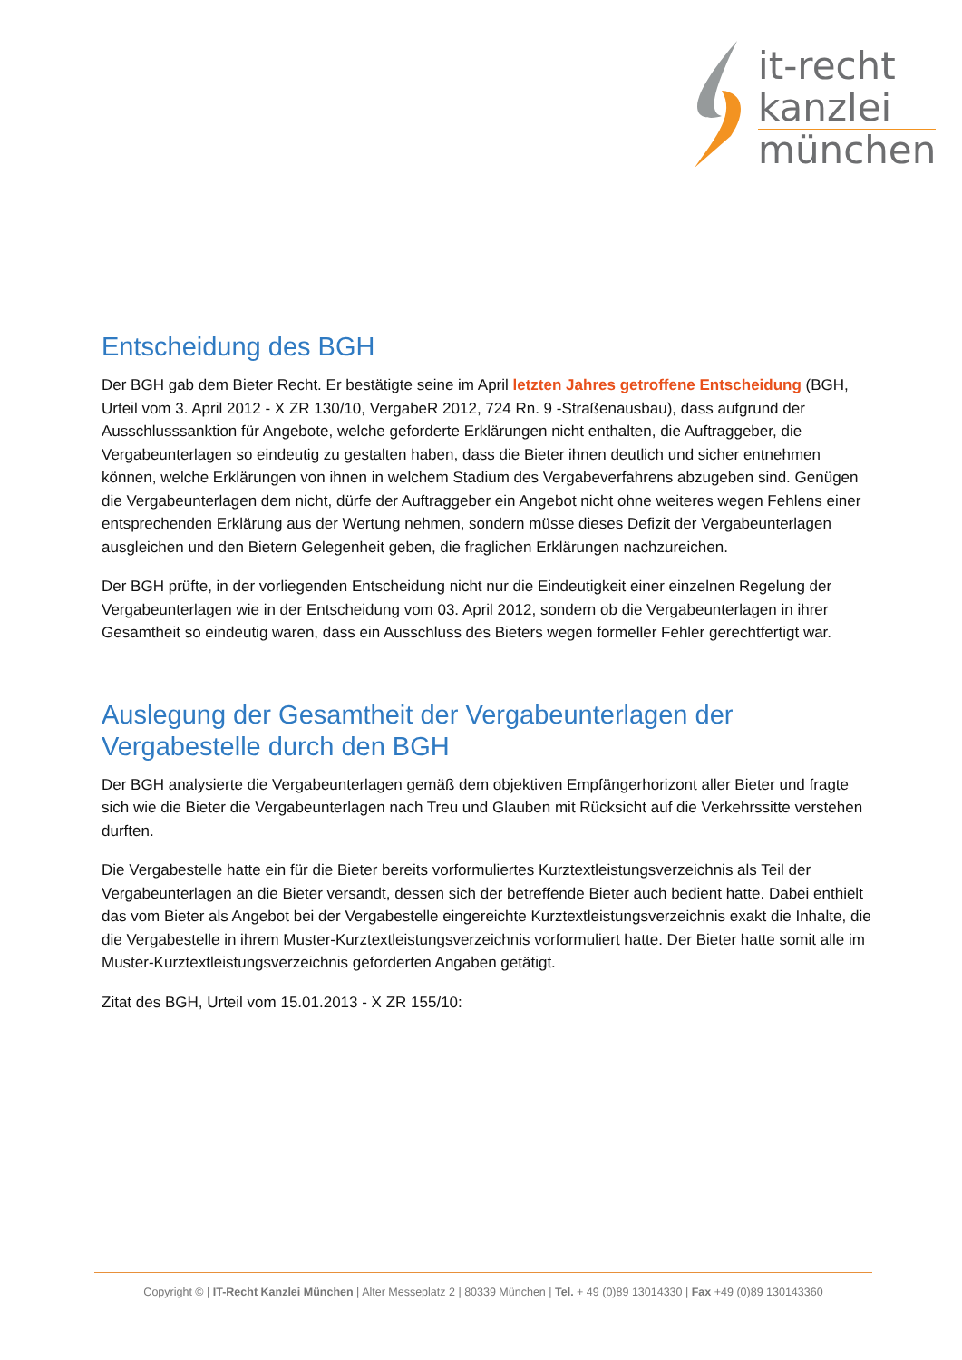it-recht
kanzlei
münchen
Entscheidung des BGH
Der BGH gab dem Bieter Recht. Er bestätigte seine im April letzten Jahres getroffene Entscheidung (BGH, Urteil vom 3. April 2012 - X ZR 130/10, VergabeR 2012, 724 Rn. 9 -Straßenausbau), dass aufgrund der Ausschlusssanktion für Angebote, welche geforderte Erklärungen nicht enthalten, die Auftraggeber, die Vergabeunterlagen so eindeutig zu gestalten haben, dass die Bieter ihnen deutlich und sicher entnehmen können, welche Erklärungen von ihnen in welchem Stadium des Vergabeverfahrens abzugeben sind. Genügen die Vergabeunterlagen dem nicht, dürfe der Auftraggeber ein Angebot nicht ohne weiteres wegen Fehlens einer entsprechenden Erklärung aus der Wertung nehmen, sondern müsse dieses Defizit der Vergabeunterlagen ausgleichen und den Bietern Gelegenheit geben, die fraglichen Erklärungen nachzureichen.
Der BGH prüfte, in der vorliegenden Entscheidung nicht nur die Eindeutigkeit einer einzelnen Regelung der Vergabeunterlagen wie in der Entscheidung vom 03. April 2012, sondern ob die Vergabeunterlagen in ihrer Gesamtheit so eindeutig waren, dass ein Ausschluss des Bieters wegen formeller Fehler gerechtfertigt war.
Auslegung der Gesamtheit der Vergabeunterlagen der Vergabestelle durch den BGH
Der BGH analysierte die Vergabeunterlagen gemäß dem objektiven Empfängerhorizont aller Bieter und fragte sich wie die Bieter die Vergabeunterlagen nach Treu und Glauben mit Rücksicht auf die Verkehrssitte verstehen durften.
Die Vergabestelle hatte ein für die Bieter bereits vorformuliertes Kurztextleistungsverzeichnis als Teil der Vergabeunterlagen an die Bieter versandt, dessen sich der betreffende Bieter auch bedient hatte. Dabei enthielt das vom Bieter als Angebot bei der Vergabestelle eingereichte Kurztextleistungsverzeichnis exakt die Inhalte, die die Vergabestelle in ihrem Muster-Kurztextleistungsverzeichnis vorformuliert hatte. Der Bieter hatte somit alle im Muster-Kurztextleistungsverzeichnis geforderten Angaben getätigt.
Zitat des BGH, Urteil vom 15.01.2013 - X ZR 155/10:
Copyright © | IT-Recht Kanzlei München | Alter Messeplatz 2 | 80339 München | Tel. + 49 (0)89 13014330 | Fax +49 (0)89 130143360